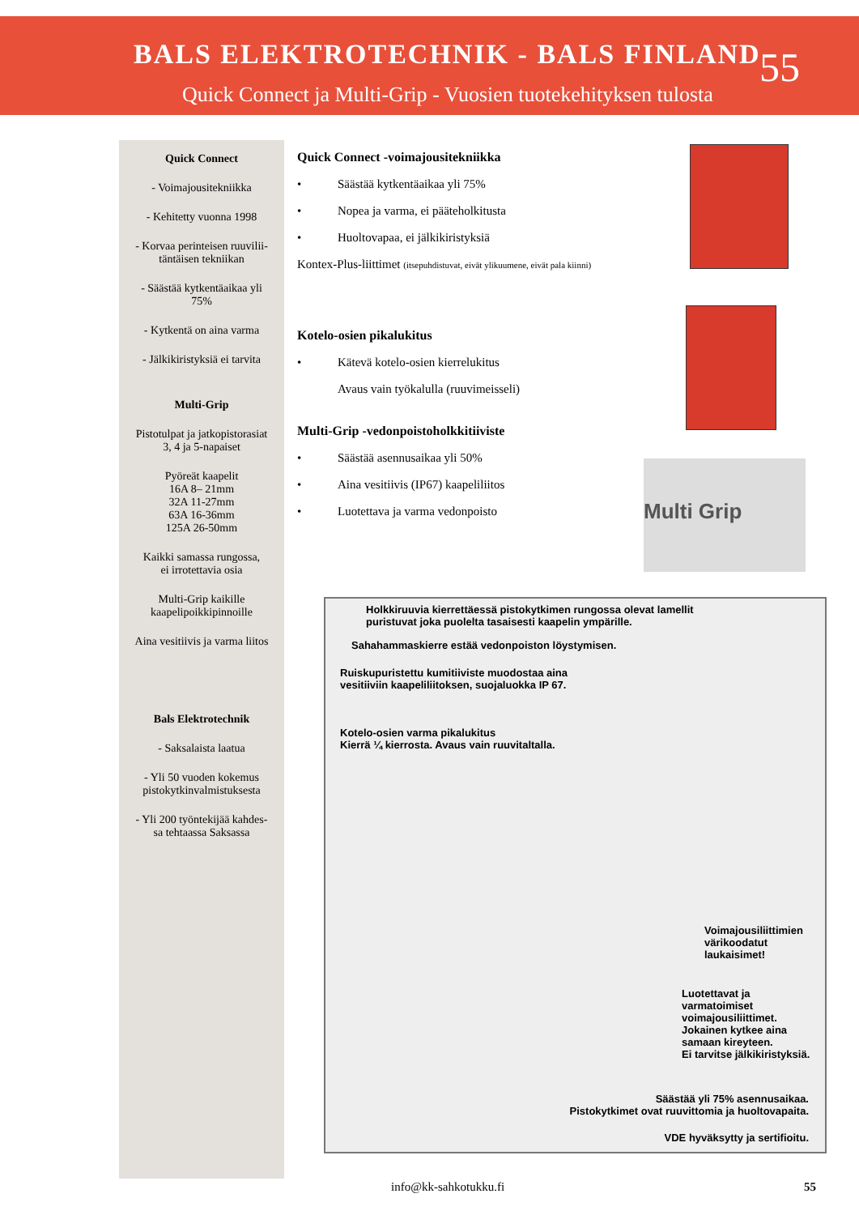BALS ELEKTROTECHNIK - BALS FINLAND
55
Quick Connect ja Multi-Grip - Vuosien tuotekehityksen tulosta
Quick Connect
- Voimajousitekniikka
- Kehitetty vuonna 1998
- Korvaa perinteisen ruuvilii-
täntäisen tekniikan
- Säästää kytkentäaikaa yli
75%
- Kytkentä on aina varma
- Jälkikiristyksiä ei tarvita
Multi-Grip
Pistotulpat ja jatkopistorasiat
3, 4 ja 5-napaiset
Pyöreät kaapelit
16A 8– 21mm
32A 11-27mm
63A 16-36mm
125A 26-50mm
Kaikki samassa rungossa,
ei irrotettavia osia
Multi-Grip kaikille
kaapelipoikkipinnoille
Aina vesitiivis ja varma liitos
Bals Elektrotechnik
- Saksalaista laatua
- Yli 50 vuoden kokemus
pistokytkinvalmistuksesta
- Yli 200 työntekijää kahdes-
sa tehtaassa Saksassa
Quick Connect -voimajousitekniikka
• Säästää kytkentäaikaa yli 75%
• Nopea ja varma, ei pääteholkitusta
• Huoltovapaa, ei jälkikiristyksiä
Kontex-Plus-liittimet (itsepuhdistuvat, eivät ylikuumene, eivät pala kiinni)
Kotelo-osien pikalukitus
• Kätevä kotelo-osien kierrelukitus
Avaus vain työkalulla (ruuvimeisseli)
Multi-Grip -vedonpoistoholkkitiiviste
• Säästää asennusaikaa yli 50%
• Aina vesitiivis (IP67) kaapeliliitos
• Luotettava ja varma vedonpoisto
Multi Grip
Holkkiruuvia kierrettäessä pistokytkimen rungossa olevat lamellit
puristuvat joka puolelta tasaisesti kaapelin ympärille.
Sahahammaskierre estää vedonpoiston löystymisen.
Ruiskupuristettu kumitiiviste muodostaa aina
vesitiiviin kaapeliliitoksen, suojaluokka IP 67.
Kotelo-osien varma pikalukitus
Kierrä ¼ kierrosta. Avaus vain ruuvitaltalla.
Voimajousiliittimien
värikoodatut
laukaisimet!
Luotettavat ja
varmatoimiset
voimajousiliittimet.
Jokainen kytkee aina
samaan kireyteen.
Ei tarvitse jälkikiristyksiä.
Säästää yli 75% asennusaikaa.
Pistokytkimet ovat ruuvittomia ja huoltovapaita.
VDE hyväksytty ja sertifioitu.
info@kk-sahkotukku.fi 55